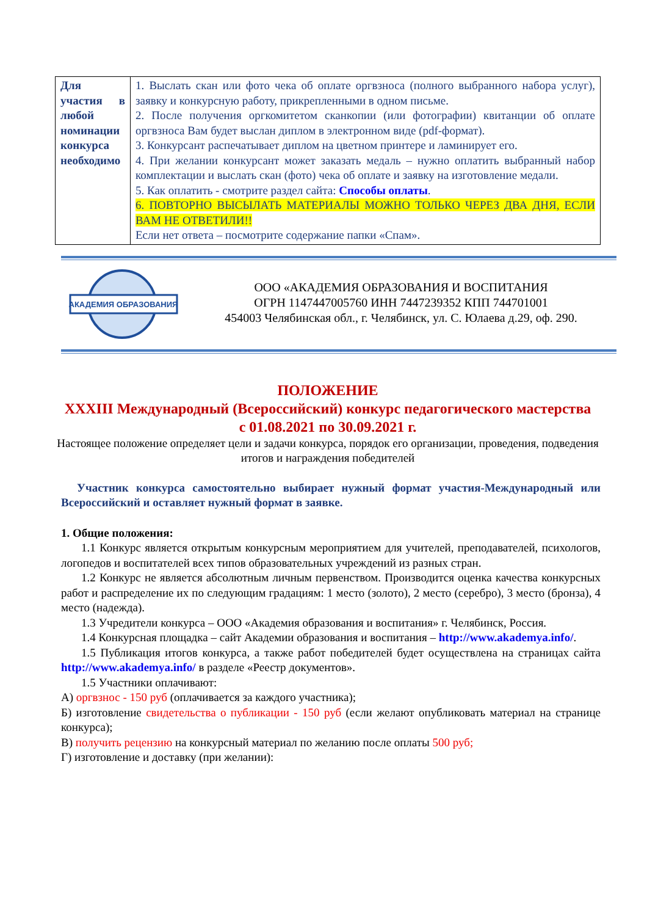| Для участия в любой номинации конкурса необходимо | 1. Выслать скан или фото чека об оплате оргвзноса (полного выбранного набора услуг), заявку и конкурсную работу, прикрепленными в одном письме. 2. После получения оргкомитетом сканкопии (или фотографии) квитанции об оплате оргвзноса Вам будет выслан диплом в электронном виде (pdf-формат). 3. Конкурсант распечатывает диплом на цветном принтере и ламинирует его. 4. При желании конкурсант может заказать медаль – нужно оплатить выбранный набор комплектации и выслать скан (фото) чека об оплате и заявку на изготовление медали. 5. Как оплатить - смотрите раздел сайта: Способы оплаты . 6. ПОВТОРНО ВЫСЫЛАТЬ МАТЕРИАЛЫ МОЖНО ТОЛЬКО ЧЕРЕЗ ДВА ДНЯ, ЕСЛИ ВАМ НЕ ОТВЕТИЛИ!! Если нет ответа – посмотрите содержание папки «Спам». |
АКАДЕМИЯ ОБРАЗОВАНИЯ
ООО «АКАДЕМИЯ ОБРАЗОВАНИЯ И ВОСПИТАНИЯ
ОГРН 1147447005760 ИНН 7447239352 КПП 744701001
454003 Челябинская обл., г. Челябинск, ул. С. Юлаева д.29, оф. 290.
ПОЛОЖЕНИЕ
XXXIII Международный (Всероссийский) конкурс педагогического мастерства
с 01.08.2021 по 30.09.2021 г.
Настоящее положение определяет цели и задачи конкурса, порядок его организации, проведения, подведения итогов и награждения победителей
Участник конкурса самостоятельно выбирает нужный формат участия-Международный или Всероссийский и оставляет нужный формат в заявке.
1. Общие положения:
1.1 Конкурс является открытым конкурсным мероприятием для учителей, преподавателей, психологов, логопедов и воспитателей всех типов образовательных учреждений из разных стран.
1.2 Конкурс не является абсолютным личным первенством. Производится оценка качества конкурсных работ и распределение их по следующим градациям: 1 место (золото), 2 место (серебро), 3 место (бронза), 4 место (надежда).
1.3 Учредители конкурса – ООО «Академия образования и воспитания» г. Челябинск, Россия.
1.4 Конкурсная площадка – сайт Академии образования и воспитания – http://www.akademya.info/.
1.5 Публикация итогов конкурса, а также работ победителей будет осуществлена на страницах сайта http://www.akademya.info/ в разделе «Реестр документов».
1.5 Участники оплачивают:
А) оргвзнос - 150 руб (оплачивается за каждого участника);
Б) изготовление свидетельства о публикации - 150 руб (если желают опубликовать материал на странице конкурса);
В) получить рецензию на конкурсный материал по желанию после оплаты 500 руб;
Г) изготовление и доставку (при желании):